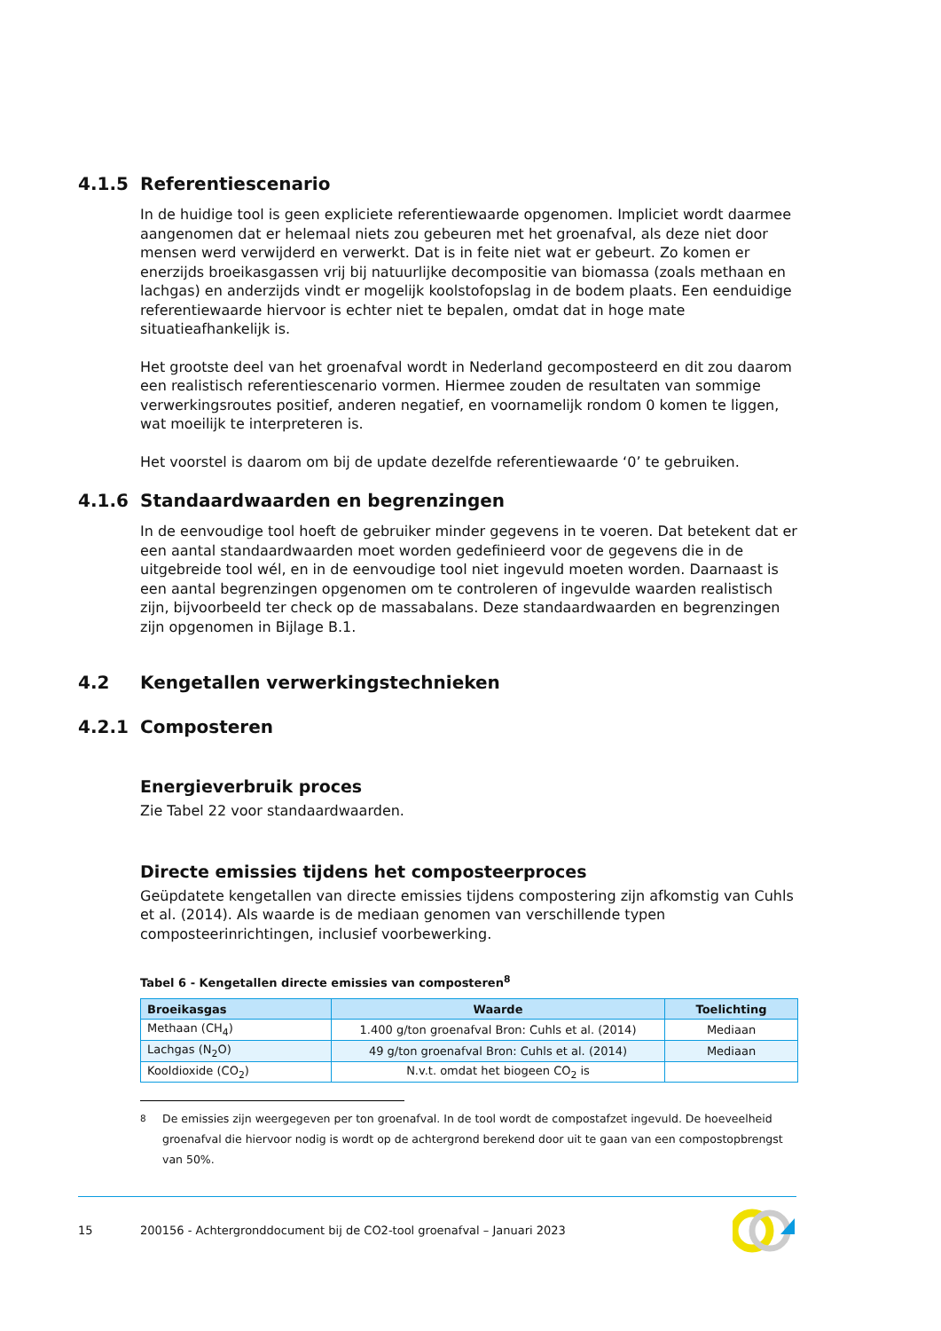4.1.5 Referentiescenario
In de huidige tool is geen expliciete referentiewaarde opgenomen. Impliciet wordt daarmee aangenomen dat er helemaal niets zou gebeuren met het groenafval, als deze niet door mensen werd verwijderd en verwerkt. Dat is in feite niet wat er gebeurt. Zo komen er enerzijds broeikasgassen vrij bij natuurlijke decompositie van biomassa (zoals methaan en lachgas) en anderzijds vindt er mogelijk koolstofopslag in de bodem plaats. Een eenduidige referentiewaarde hiervoor is echter niet te bepalen, omdat dat in hoge mate situatieafhankelijk is.
Het grootste deel van het groenafval wordt in Nederland gecomposteerd en dit zou daarom een realistisch referentiescenario vormen. Hiermee zouden de resultaten van sommige verwerkingsroutes positief, anderen negatief, en voornamelijk rondom 0 komen te liggen, wat moeilijk te interpreteren is.
Het voorstel is daarom om bij de update dezelfde referentiewaarde ‘0’ te gebruiken.
4.1.6 Standaardwaarden en begrenzingen
In de eenvoudige tool hoeft de gebruiker minder gegevens in te voeren. Dat betekent dat er een aantal standaardwaarden moet worden gedefinieerd voor de gegevens die in de uitgebreide tool wél, en in de eenvoudige tool niet ingevuld moeten worden. Daarnaast is een aantal begrenzingen opgenomen om te controleren of ingevulde waarden realistisch zijn, bijvoorbeeld ter check op de massabalans. Deze standaardwaarden en begrenzingen zijn opgenomen in Bijlage B.1.
4.2 Kengetallen verwerkingstechnieken
4.2.1 Composteren
Energieverbruik proces
Zie Tabel 22 voor standaardwaarden.
Directe emissies tijdens het composteerproces
Geüpdatete kengetallen van directe emissies tijdens compostering zijn afkomstig van Cuhls et al. (2014). Als waarde is de mediaan genomen van verschillende typen composteerinrichtingen, inclusief voorbewerking.
Tabel 6 - Kengetallen directe emissies van composteren<sup>8</sup>
| Broeikasgas | Waarde | Toelichting |
| --- | --- | --- |
| Methaan (CH<sub>4</sub>) | 1.400 g/ton groenafval Bron: Cuhls et al. (2014) | Mediaan |
| Lachgas (N<sub>2</sub>O) | 49 g/ton groenafval Bron: Cuhls et al. (2014) | Mediaan |
| Kooldioxide (CO<sub>2</sub>) | N.v.t. omdat het biogeen CO<sub>2</sub> is | |
<sup>8</sup> De emissies zijn weergegeven per ton groenafval. In de tool wordt de compostafzet ingevuld. De hoeveelheid groenafval die hiervoor nodig is wordt op de achtergrond berekend door uit te gaan van een compostopbrengst van 50%.
15 200156 - Achtergronddocument bij de CO2-tool groenafval – Januari 2023